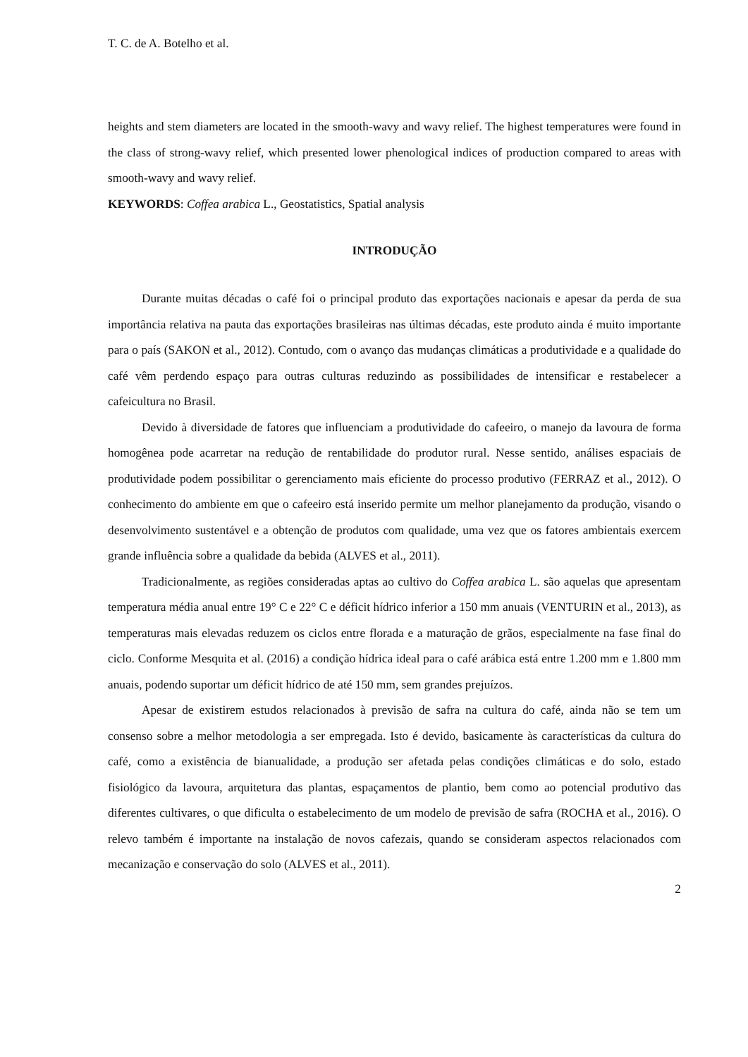T. C. de A. Botelho et al.
heights and stem diameters are located in the smooth-wavy and wavy relief. The highest temperatures were found in the class of strong-wavy relief, which presented lower phenological indices of production compared to areas with smooth-wavy and wavy relief.
KEYWORDS: Coffea arabica L., Geostatistics, Spatial analysis
INTRODUÇÃO
Durante muitas décadas o café foi o principal produto das exportações nacionais e apesar da perda de sua importância relativa na pauta das exportações brasileiras nas últimas décadas, este produto ainda é muito importante para o país (SAKON et al., 2012). Contudo, com o avanço das mudanças climáticas a produtividade e a qualidade do café vêm perdendo espaço para outras culturas reduzindo as possibilidades de intensificar e restabelecer a cafeicultura no Brasil.
Devido à diversidade de fatores que influenciam a produtividade do cafeeiro, o manejo da lavoura de forma homogênea pode acarretar na redução de rentabilidade do produtor rural. Nesse sentido, análises espaciais de produtividade podem possibilitar o gerenciamento mais eficiente do processo produtivo (FERRAZ et al., 2012). O conhecimento do ambiente em que o cafeeiro está inserido permite um melhor planejamento da produção, visando o desenvolvimento sustentável e a obtenção de produtos com qualidade, uma vez que os fatores ambientais exercem grande influência sobre a qualidade da bebida (ALVES et al., 2011).
Tradicionalmente, as regiões consideradas aptas ao cultivo do Coffea arabica L. são aquelas que apresentam temperatura média anual entre 19° C e 22° C e déficit hídrico inferior a 150 mm anuais (VENTURIN et al., 2013), as temperaturas mais elevadas reduzem os ciclos entre florada e a maturação de grãos, especialmente na fase final do ciclo. Conforme Mesquita et al. (2016) a condição hídrica ideal para o café arábica está entre 1.200 mm e 1.800 mm anuais, podendo suportar um déficit hídrico de até 150 mm, sem grandes prejuízos.
Apesar de existirem estudos relacionados à previsão de safra na cultura do café, ainda não se tem um consenso sobre a melhor metodologia a ser empregada. Isto é devido, basicamente às características da cultura do café, como a existência de bianualidade, a produção ser afetada pelas condições climáticas e do solo, estado fisiológico da lavoura, arquitetura das plantas, espaçamentos de plantio, bem como ao potencial produtivo das diferentes cultivares, o que dificulta o estabelecimento de um modelo de previsão de safra (ROCHA et al., 2016). O relevo também é importante na instalação de novos cafezais, quando se consideram aspectos relacionados com mecanização e conservação do solo (ALVES et al., 2011).
2